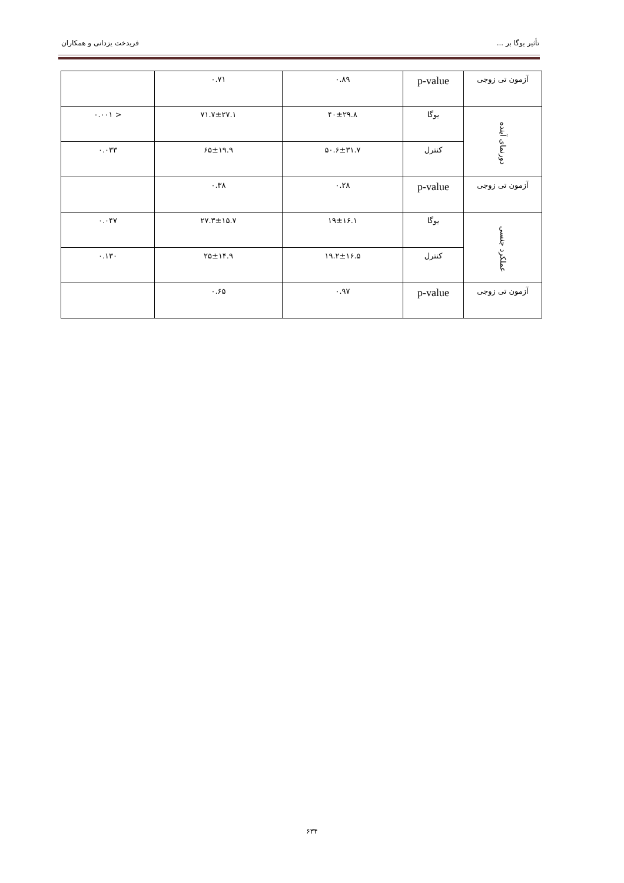تأثیر یوگا بر ... فریدخت یزدانی و همکاران
| آزمون تی زوجی | p-value | ۰.۸۹ | ۰.۷۱ | |
| دورنمای آینده | یوگا | ۴۰±۲۹.۸ | ۷۱.۷±۲۷.۱ | < ۰.۰۰۱ |
| | کنترل | ۵۰.۶±۳۱.۷ | ۶۵±۱۹.۹ | ۰.۰۳۳ |
| آزمون تی زوجی | p-value | ۰.۲۸ | ۰.۳۸ | |
| عملکرد جنسی | یوگا | ۱۹±۱۶.۱ | ۲۷.۳±۱۵.۷ | ۰.۰۴۷ |
| | کنترل | ۱۹.۲±۱۶.۵ | ۲۵±۱۴.۹ | ۰.۱۳۰ |
| آزمون تی زوجی | p-value | ۰.۹۷ | ۰.۶۵ | |
۶۳۴